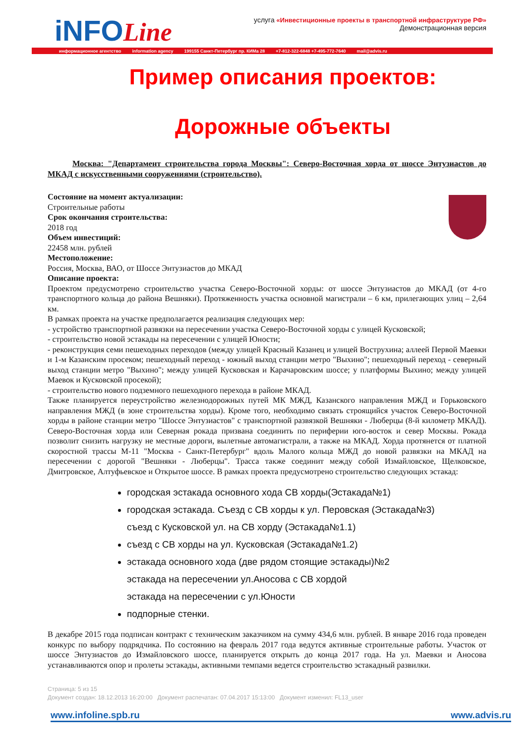iNFOLine
услуга «Инвестиционные проекты в транспортной инфраструктуре РФ»
Демонстрационная версия
информационное агентство information agency 199155 Санкт-Петербург пр. КИМа 28 +7-812-322-6848 +7-495-772-7640 mail@advis.ru
Пример описания проектов:
Дорожные объекты
Москва: "Департамент строительства города Москвы": Северо-Восточная хорда от шоссе Энтузиастов до МКАД с искусственными сооружениями (строительство).
Состояние на момент актуализации:
Строительные работы
Срок окончания строительства:
2018 год
Объем инвестиций:
22458 млн. рублей
Местоположение:
Россия, Москва, ВАО, от Шоссе Энтузиастов до МКАД
Описание проекта:
Проектом предусмотрено строительство участка Северо-Восточной хорды: от шоссе Энтузиастов до МКАД (от 4-го транспортного кольца до района Вешняки). Протяженность участка основной магистрали – 6 км, прилегающих улиц – 2,64 км.
В рамках проекта на участке предполагается реализация следующих мер:
- устройство транспортной развязки на пересечении участка Северо-Восточной хорды с улицей Кусковской;
- строительство новой эстакады на пересечении с улицей Юности;
- реконструкция семи пешеходных переходов (между улицей Красный Казанец и улицей Вострухина; аллеей Первой Маевки и 1-м Казанским просеком; пешеходный переход - южный выход станции метро "Выхино"; пешеходный переход - северный выход станции метро "Выхино"; между улицей Кусковская и Карачаровским шоссе; у платформы Выхино; между улицей Маевок и Кусковской просекой);
- строительство нового подземного пешеходного перехода в районе МКАД.
Также планируется переустройство железнодорожных путей МК МЖД, Казанского направления МЖД и Горьковского направления МЖД (в зоне строительства хорды). Кроме того, необходимо связать строящийся участок Северо-Восточной хорды в районе станции метро "Шоссе Энтузиастов" с транспортной развязкой Вешняки - Люберцы (8-й километр МКАД). Северо-Восточная хорда или Северная рокада призвана соединить по периферии юго-восток и север Москвы. Рокада позволит снизить нагрузку не местные дороги, вылетные автомагистрали, а также на МКАД. Хорда протянется от платной скоростной трассы М-11 "Москва - Санкт-Петербург" вдоль Малого кольца МЖД до новой развязки на МКАД на пересечении с дорогой "Вешняки - Люберцы". Трасса также соединит между собой Измайловское, Щелковское, Дмитровское, Алтуфьевское и Открытое шоссе. В рамках проекта предусмотрено строительство следующих эстакад:
городская эстакада основного хода СВ хорды(Эстакада№1)
городская эстакада. Съезд с СВ хорды к ул. Перовская (Эстакада№3)
съезд с Кусковской ул. на СВ хорду (Эстакада№1.1)
съезд с СВ хорды на ул. Кусковская (Эстакада№1.2)
эстакада основного хода (две рядом стоящие эстакады)№2
эстакада на пересечении ул.Аносова с СВ хордой
эстакада на пересечении с ул.Юности
подпорные стенки.
В декабре 2015 года подписан контракт с техническим заказчиком на сумму 434,6 млн. рублей. В январе 2016 года проведен конкурс по выбору подрядчика. По состоянию на февраль 2017 года ведутся активные строительные работы. Участок от шоссе Энтузиастов до Измайловского шоссе, планируется открыть до конца 2017 года. На ул. Маевки и Аносова устанавливаются опор и пролеты эстакады, активными темпами ведется строительство эстакадный развилки.
Страница: 5 из 15
Документ создан: 18.12.2013 16:20:00 Документ распечатан: 07.04.2017 15:13:00 Документ изменил: FL13_user
www.infoline.spb.ru www.advis.ru